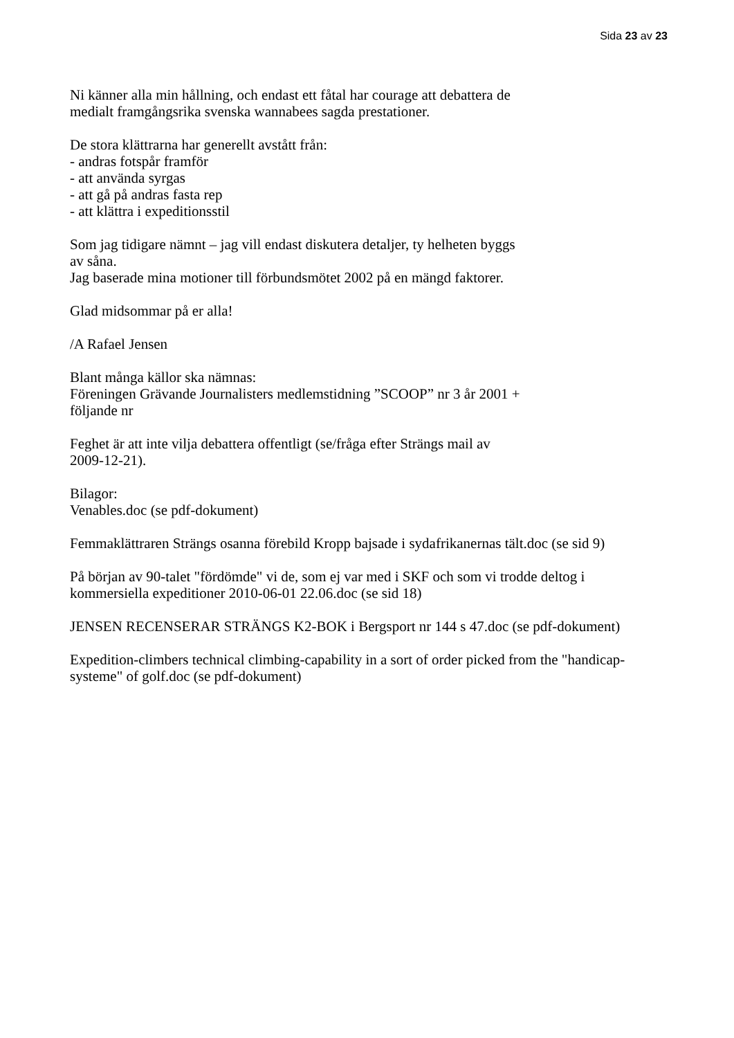Sida 23 av 23
Ni känner alla min hållning, och endast ett fåtal har courage att debattera de
medialt framgångsrika svenska wannabees sagda prestationer.
De stora klättrarna har generellt avstått från:
- andras fotspår framför
- att använda syrgas
- att gå på andras fasta rep
- att klättra i expeditionsstil
Som jag tidigare nämnt – jag vill endast diskutera detaljer, ty helheten byggs
av såna.
Jag baserade mina motioner till förbundsmötet 2002 på en mängd faktorer.
Glad midsommar på er alla!
/A Rafael Jensen
Blant många källor ska nämnas:
Föreningen Grävande Journalisters medlemstidning ”SCOOP” nr 3 år 2001 +
följande nr
Feghet är att inte vilja debattera offentligt (se/fråga efter Strängs mail av
2009-12-21).
Bilagor:
Venables.doc (se pdf-dokument)
Femmaklättraren Strängs osanna förebild Kropp bajsade i sydafrikanernas tält.doc (se sid 9)
På början av 90-talet "fördömde" vi de, som ej var med i SKF och som vi trodde deltog i
kommersiella expeditioner 2010-06-01 22.06.doc (se sid 18)
JENSEN RECENSERAR STRÄNGS K2-BOK i Bergsport nr 144 s 47.doc (se pdf-dokument)
Expedition-climbers technical climbing-capability in a sort of order picked from the "handicap-
systeme" of golf.doc (se pdf-dokument)